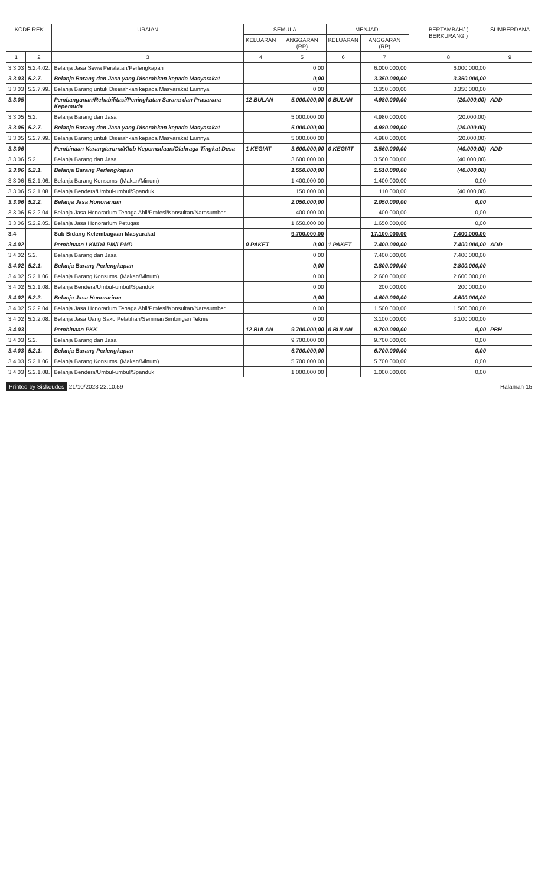| KODE REK | | URAIAN | SEMULA | | MENJADI | | BERTAMBAH/ ( BERKURANG ) | SUMBERDANA |
| --- | --- | --- | --- | --- | --- | --- | --- | --- |
| | | | KELUARAN | ANGGARAN (RP) | KELUARAN | ANGGARAN (RP) | | |
| 1 | 2 | 3 | 4 | 5 | 6 | 7 | 8 | 9 |
| 3.3.03 | 5.2.4.02. | Belanja Jasa Sewa Peralatan/Perlengkapan | | 0,00 | | 6.000.000,00 | 6.000.000,00 | |
| 3.3.03 | 5.2.7. | Belanja Barang dan Jasa yang Diserahkan kepada Masyarakat | | 0,00 | | 3.350.000,00 | 3.350.000,00 | |
| 3.3.03 | 5.2.7.99. | Belanja Barang untuk Diserahkan kepada Masyarakat Lainnya | | 0,00 | | 3.350.000,00 | 3.350.000,00 | |
| 3.3.05 | | Pembangunan/Rehabilitasi/Peningkatan Sarana dan Prasarana Kepemuda | 12 BULAN | 5.000.000,00 | 0 BULAN | 4.980.000,00 | (20.000,00) | ADD |
| 3.3.05 | 5.2. | Belanja Barang dan Jasa | | 5.000.000,00 | | 4.980.000,00 | (20.000,00) | |
| 3.3.05 | 5.2.7. | Belanja Barang dan Jasa yang Diserahkan kepada Masyarakat | | 5.000.000,00 | | 4.980.000,00 | (20.000,00) | |
| 3.3.05 | 5.2.7.99. | Belanja Barang untuk Diserahkan kepada Masyarakat Lainnya | | 5.000.000,00 | | 4.980.000,00 | (20.000,00) | |
| 3.3.06 | | Pembinaan Karangtaruna/Klub Kepemudaan/Olahraga Tingkat Desa | 1 KEGIAT | 3.600.000,00 | 0 KEGIAT | 3.560.000,00 | (40.000,00) | ADD |
| 3.3.06 | 5.2. | Belanja Barang dan Jasa | | 3.600.000,00 | | 3.560.000,00 | (40.000,00) | |
| 3.3.06 | 5.2.1. | Belanja Barang Perlengkapan | | 1.550.000,00 | | 1.510.000,00 | (40.000,00) | |
| 3.3.06 | 5.2.1.06. | Belanja Barang Konsumsi (Makan/Minum) | | 1.400.000,00 | | 1.400.000,00 | 0,00 | |
| 3.3.06 | 5.2.1.08. | Belanja Bendera/Umbul-umbul/Spanduk | | 150.000,00 | | 110.000,00 | (40.000,00) | |
| 3.3.06 | 5.2.2. | Belanja Jasa Honorarium | | 2.050.000,00 | | 2.050.000,00 | 0,00 | |
| 3.3.06 | 5.2.2.04. | Belanja Jasa Honorarium Tenaga Ahli/Profesi/Konsultan/Narasumber | | 400.000,00 | | 400.000,00 | 0,00 | |
| 3.3.06 | 5.2.2.05. | Belanja Jasa Honorarium Petugas | | 1.650.000,00 | | 1.650.000,00 | 0,00 | |
| 3.4 | | Sub Bidang Kelembagaan Masyarakat | | 9.700.000,00 | | 17.100.000,00 | 7.400.000,00 | |
| 3.4.02 | | Pembinaan LKMD/LPM/LPMD | 0 PAKET | 0,00 | 1 PAKET | 7.400.000,00 | 7.400.000,00 | ADD |
| 3.4.02 | 5.2. | Belanja Barang dan Jasa | | 0,00 | | 7.400.000,00 | 7.400.000,00 | |
| 3.4.02 | 5.2.1. | Belanja Barang Perlengkapan | | 0,00 | | 2.800.000,00 | 2.800.000,00 | |
| 3.4.02 | 5.2.1.06. | Belanja Barang Konsumsi (Makan/Minum) | | 0,00 | | 2.600.000,00 | 2.600.000,00 | |
| 3.4.02 | 5.2.1.08. | Belanja Bendera/Umbul-umbul/Spanduk | | 0,00 | | 200.000,00 | 200.000,00 | |
| 3.4.02 | 5.2.2. | Belanja Jasa Honorarium | | 0,00 | | 4.600.000,00 | 4.600.000,00 | |
| 3.4.02 | 5.2.2.04. | Belanja Jasa Honorarium Tenaga Ahli/Profesi/Konsultan/Narasumber | | 0,00 | | 1.500.000,00 | 1.500.000,00 | |
| 3.4.02 | 5.2.2.08. | Belanja Jasa Uang Saku Pelatihan/Seminar/Bimbingan Teknis | | 0,00 | | 3.100.000,00 | 3.100.000,00 | |
| 3.4.03 | | Pembinaan PKK | 12 BULAN | 9.700.000,00 | 0 BULAN | 9.700.000,00 | 0,00 | PBH |
| 3.4.03 | 5.2. | Belanja Barang dan Jasa | | 9.700.000,00 | | 9.700.000,00 | 0,00 | |
| 3.4.03 | 5.2.1. | Belanja Barang Perlengkapan | | 6.700.000,00 | | 6.700.000,00 | 0,00 | |
| 3.4.03 | 5.2.1.06. | Belanja Barang Konsumsi (Makan/Minum) | | 5.700.000,00 | | 5.700.000,00 | 0,00 | |
| 3.4.03 | 5.2.1.08. | Belanja Bendera/Umbul-umbul/Spanduk | | 1.000.000,00 | | 1.000.000,00 | 0,00 | |
Printed by Siskeudes 21/10/2023 22.10.59
Halaman 15